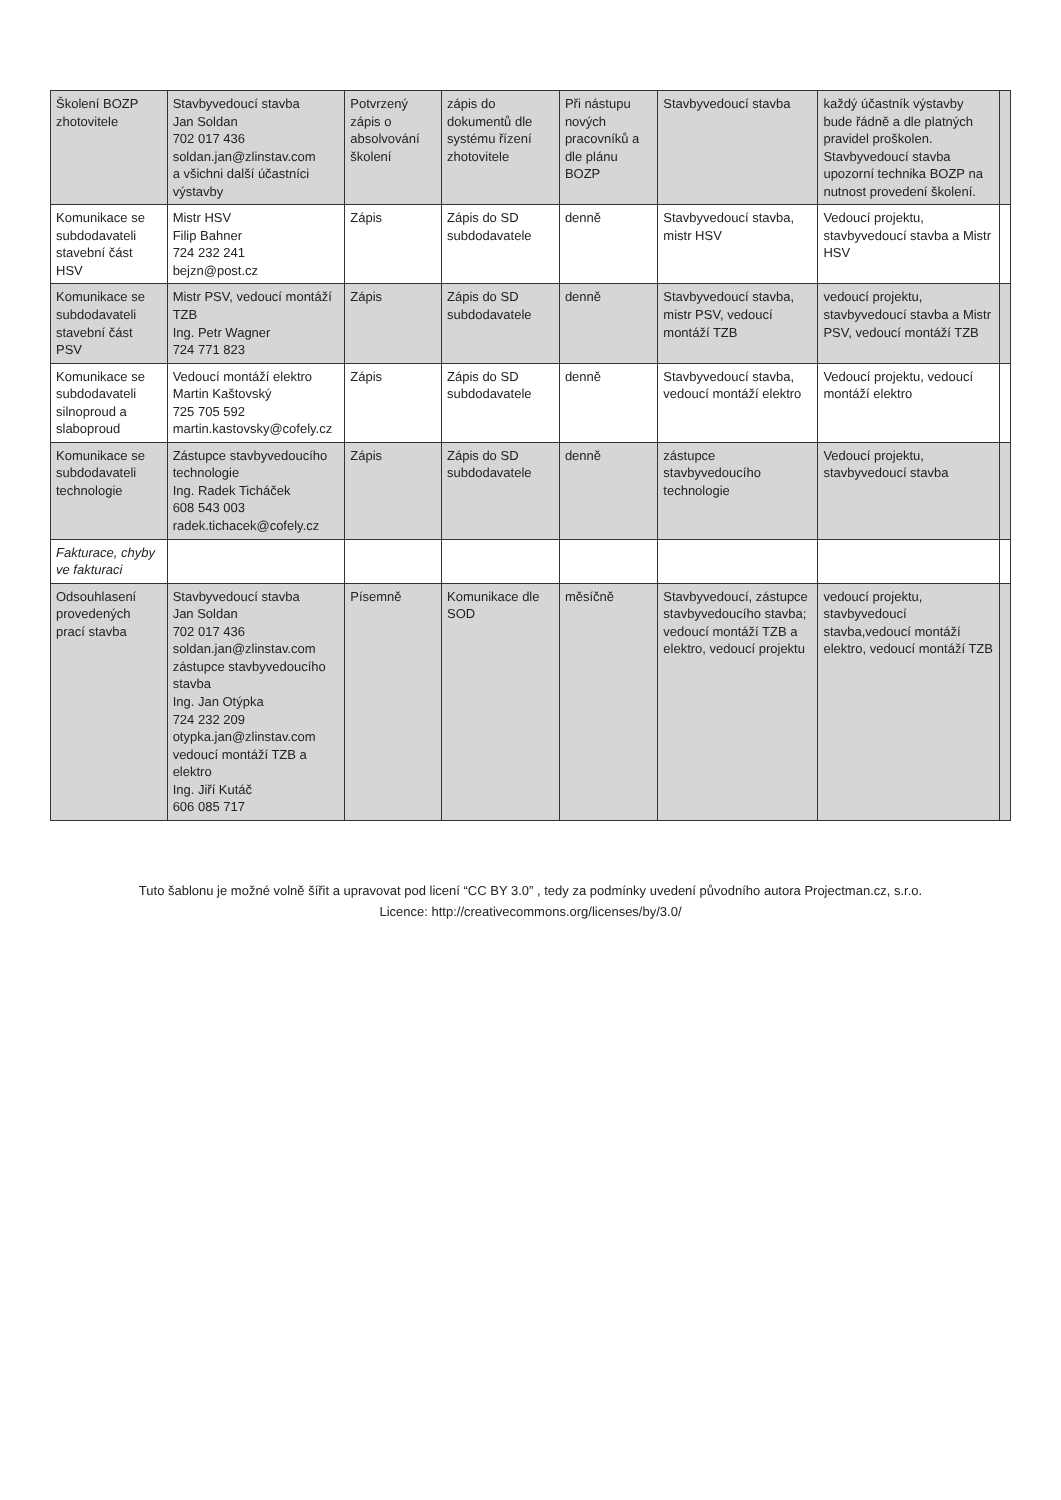| Školení BOZP zhotovitele | Stavbyvedoucí stavba Jan Soldan 702 017 436 soldan.jan@zlinstav.com a všichni další účastníci výstavby | Potvrzený zápis o absolvování školení | zápis do dokumentů dle systému řízení zhotovitele | Při nástupu nových pracovníků a dle plánu BOZP | Stavbyvedoucí stavba | každý účastník výstavby bude řádně a dle platných pravidel proškolen. Stavbyvedoucí stavba upozorní technika BOZP na nutnost provedení školení. | |
| Komunikace se subdodavateli stavební část HSV | Mistr HSV Filip Bahner 724 232 241 bejzn@post.cz | Zápis | Zápis do SD subdodavatele | denně | Stavbyvedoucí stavba, mistr HSV | Vedoucí projektu, stavbyvedoucí stavba a Mistr HSV | |
| Komunikace se subdodavateli stavební část PSV | Mistr PSV, vedoucí montáží TZB Ing. Petr Wagner 724 771 823 | Zápis | Zápis do SD subdodavatele | denně | Stavbyvedoucí stavba, mistr PSV, vedoucí montáží TZB | vedoucí projektu, stavbyvedoucí stavba a Mistr PSV, vedoucí montáží TZB | |
| Komunikace se subdodavateli silnoproud a slaboproud | Vedoucí montáží elektro Martin Kaštovský 725 705 592 martin.kastovsky@cofely.cz | Zápis | Zápis do SD subdodavatele | denně | Stavbyvedoucí stavba, vedoucí montáží elektro | Vedoucí projektu, vedoucí montáží elektro | |
| Komunikace se subdodavateli technologie | Zástupce stavbyvedoucího technologie Ing. Radek Ticháček 608 543 003 radek.tichacek@cofely.cz | Zápis | Zápis do SD subdodavatele | denně | zástupce stavbyvedoucího technologie | Vedoucí projektu, stavbyvedoucí stavba | |
| Fakturace, chyby ve fakturaci | | | | | | | |
| Odsouhlasení provedených prací stavba | Stavbyvedoucí stavba Jan Soldan 702 017 436 soldan.jan@zlinstav.com zástupce stavbyvedoucího stavba Ing. Jan Otýpka 724 232 209 otypka.jan@zlinstav.com vedoucí montáží TZB a elektro Ing. Jiří Kutáč 606 085 717 | Písemně | Komunikace dle SOD | měsíčně | Stavbyvedoucí, zástupce stavbyvedoucího stavba; vedoucí montáží TZB a elektro, vedoucí projektu | vedoucí projektu, stavbyvedoucí stavba,vedoucí montáží elektro, vedoucí montáží TZB | |
Tuto šablonu je možné volně šířit a upravovat pod licení “CC BY 3.0” , tedy za podmínky uvedení původního autora Projectman.cz, s.r.o.
Licence: http://creativecommons.org/licenses/by/3.0/